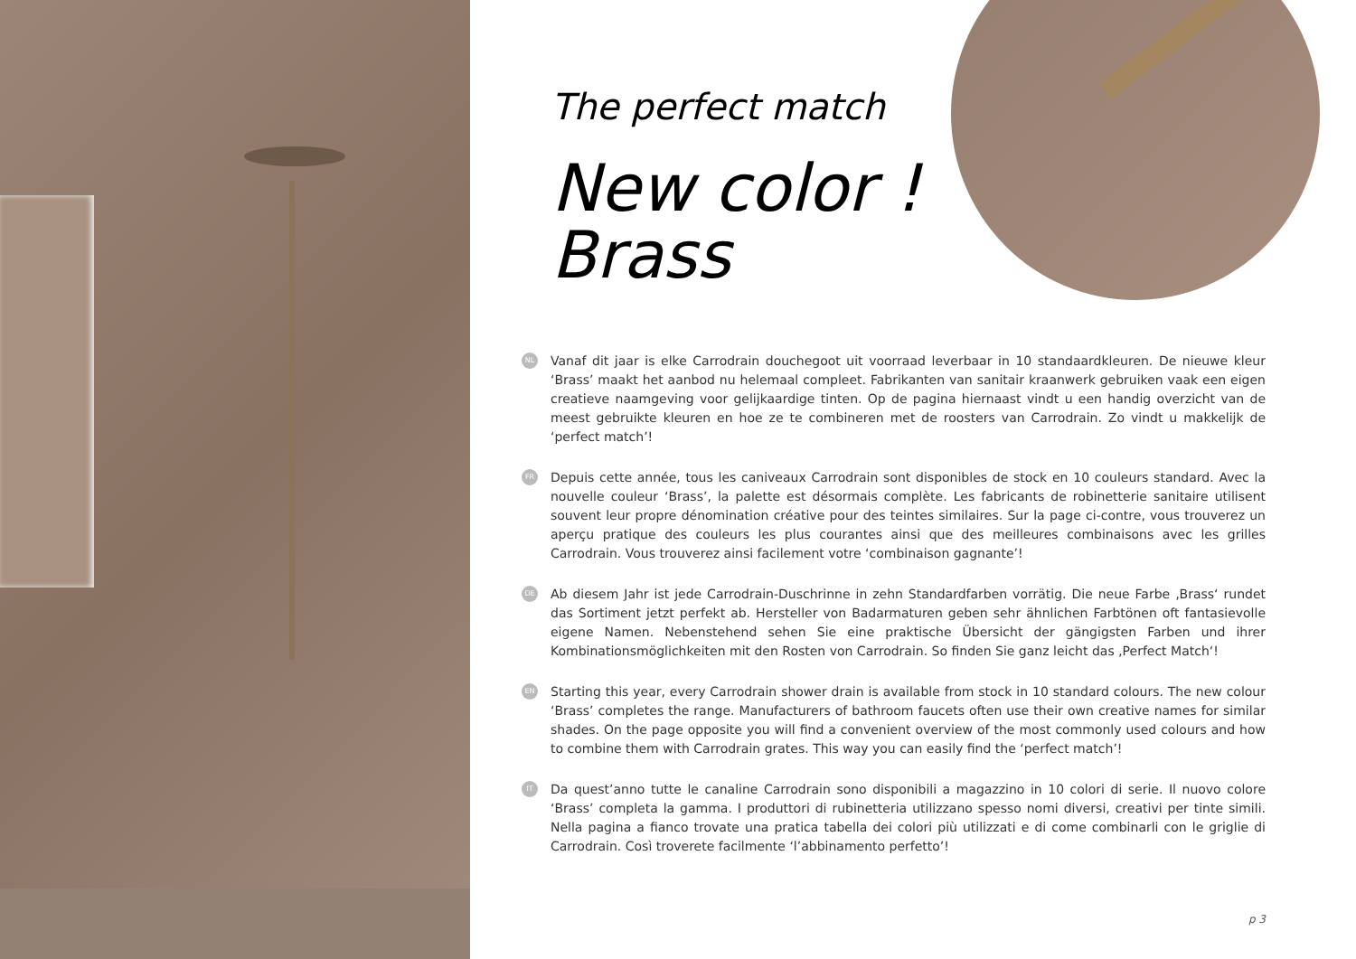The perfect match
New color !
Brass
NL Vanaf dit jaar is elke Carrodrain douchegoot uit voorraad leverbaar in 10 standaardkleuren. De nieuwe kleur ‘Brass’ maakt het aanbod nu helemaal compleet. Fabrikanten van sanitair kraanwerk gebruiken vaak een eigen creatieve naamgeving voor gelijkaardige tinten. Op de pagina hiernaast vindt u een handig overzicht van de meest gebruikte kleuren en hoe ze te combineren met de roosters van Carrodrain. Zo vindt u makkelijk de ‘perfect match’!
FR Depuis cette année, tous les caniveaux Carrodrain sont disponibles de stock en 10 couleurs standard. Avec la nouvelle couleur ‘Brass’, la palette est désormais complète. Les fabricants de robinetterie sanitaire utilisent souvent leur propre dénomination créative pour des teintes similaires. Sur la page ci-contre, vous trouverez un aperçu pratique des couleurs les plus courantes ainsi que des meilleures combinaisons avec les grilles Carrodrain. Vous trouverez ainsi facilement votre ‘combinaison gagnante’!
DE Ab diesem Jahr ist jede Carrodrain-Duschrinne in zehn Standardfarben vorrätig. Die neue Farbe ‚Brass‘ rundet das Sortiment jetzt perfekt ab. Hersteller von Badarmaturen geben sehr ähnlichen Farbtönen oft fantasievolle eigene Namen. Nebenstehend sehen Sie eine praktische Übersicht der gängigsten Farben und ihrer Kombinationsmöglichkeiten mit den Rosten von Carrodrain. So finden Sie ganz leicht das ‚Perfect Match‘!
EN Starting this year, every Carrodrain shower drain is available from stock in 10 standard colours. The new colour ‘Brass’ completes the range. Manufacturers of bathroom faucets often use their own creative names for similar shades. On the page opposite you will find a convenient overview of the most commonly used colours and how to combine them with Carrodrain grates. This way you can easily find the ‘perfect match’!
IT Da quest’anno tutte le canaline Carrodrain sono disponibili a magazzino in 10 colori di serie. Il nuovo colore ‘Brass’ completa la gamma. I produttori di rubinetteria utilizzano spesso nomi diversi, creativi per tinte simili. Nella pagina a fianco trovate una pratica tabella dei colori più utilizzati e di come combinarli con le griglie di Carrodrain. Così troverete facilmente ‘l’abbinamento perfetto’!
p 3